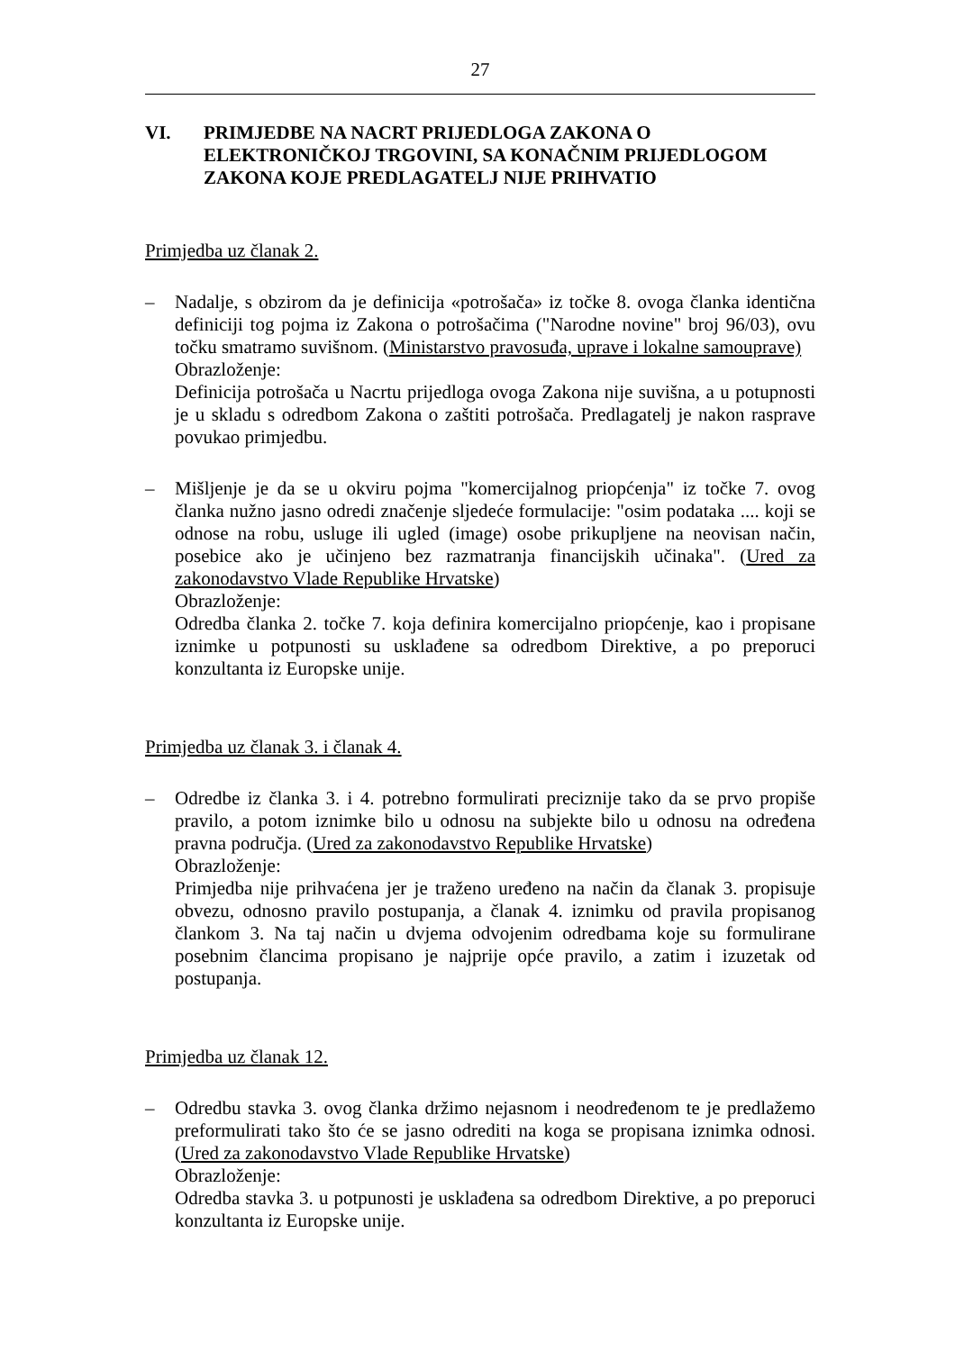27
VI. PRIMJEDBE NA NACRT PRIJEDLOGA ZAKONA O ELEKTRONIČKOJ TRGOVINI, SA KONAČNIM PRIJEDLOGOM ZAKONA KOJE PREDLAGATELJ NIJE PRIHVATIO
Primjedba uz članak 2.
– Nadalje, s obzirom da je definicija «potrošača» iz točke 8. ovoga članka identična definiciji tog pojma iz Zakona o potrošačima ("Narodne novine" broj 96/03), ovu točku smatramo suvišnom. (Ministarstvo pravosuđa, uprave i lokalne samouprave)
Obrazloženje:
Definicija potrošača u Nacrtu prijedloga ovoga Zakona nije suvišna, a u potupnosti je u skladu s odredbom Zakona o zaštiti potrošača. Predlagatelj je nakon rasprave povukao primjedbu.
– Mišljenje je da se u okviru pojma "komercijalnog priopćenja" iz točke 7. ovog članka nužno jasno odredi značenje sljedeće formulacije: "osim podataka .... koji se odnose na robu, usluge ili ugled (image) osobe prikupljene na neovisan način, posebice ako je učinjeno bez razmatranja financijskih učinaka". (Ured za zakonodavstvo Vlade Republike Hrvatske)
Obrazloženje:
Odredba članka 2. točke 7. koja definira komercijalno priopćenje, kao i propisane iznimke u potpunosti su usklađene sa odredbom Direktive, a po preporuci konzultanta iz Europske unije.
Primjedba uz članak 3. i članak 4.
– Odredbe iz članka 3. i 4. potrebno formulirati preciznije tako da se prvo propiše pravilo, a potom iznimke bilo u odnosu na subjekte bilo u odnosu na određena pravna područja. (Ured za zakonodavstvo Republike Hrvatske)
Obrazloženje:
Primjedba nije prihvaćena jer je traženo uređeno na način da članak 3. propisuje obvezu, odnosno pravilo postupanja, a članak 4. iznimku od pravila propisanog člankom 3. Na taj način u dvjema odvojenim odredbama koje su formulirane posebnim člancima propisano je najprije opće pravilo, a zatim i izuzetak od postupanja.
Primjedba uz članak 12.
– Odredbu stavka 3. ovog članka držimo nejasnom i neodređenom te je predlažemo preformulirati tako što će se jasno odrediti na koga se propisana iznimka odnosi. (Ured za zakonodavstvo Vlade Republike Hrvatske)
Obrazloženje:
Odredba stavka 3. u potpunosti je usklađena sa odredbom Direktive, a po preporuci konzultanta iz Europske unije.